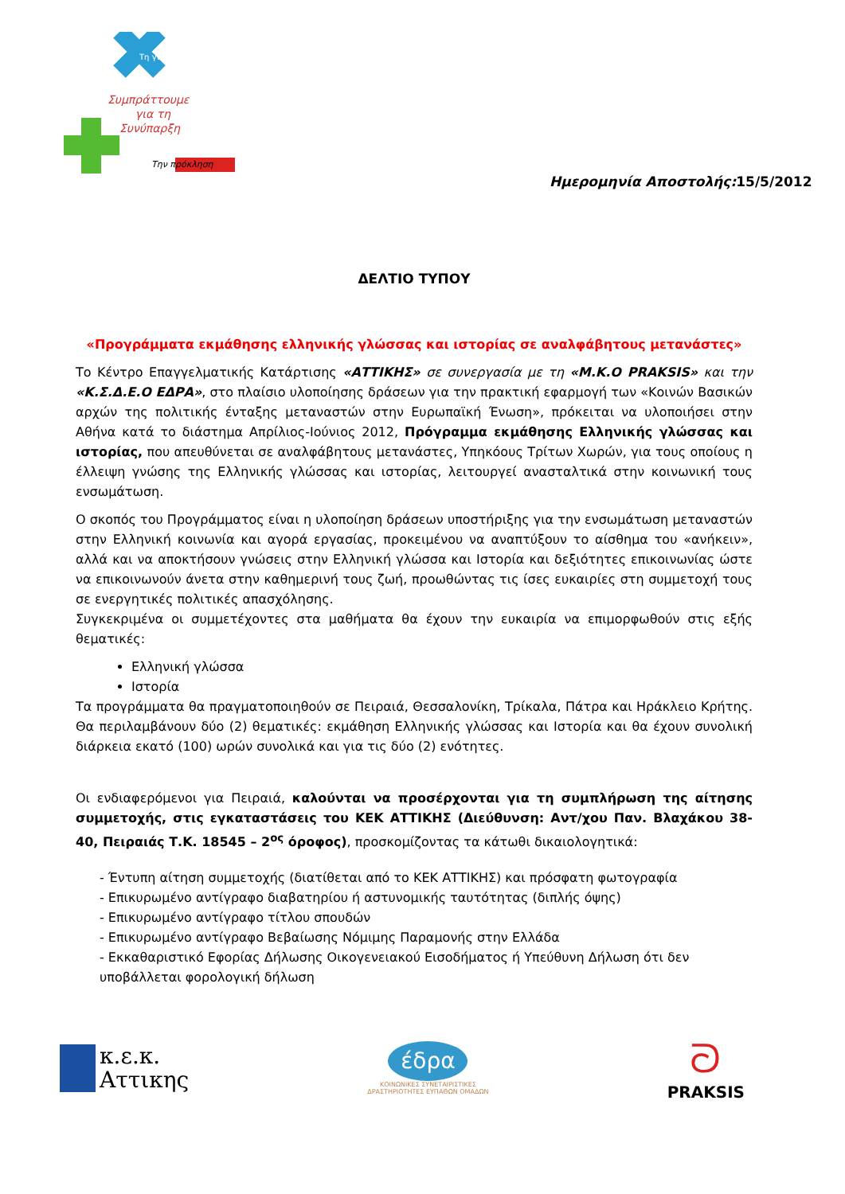Τη γνώση
Συμπράττουμε
για τη
Συνύπαρξη
Την πρόκληση
Ημερομηνία Αποστολής: 15/5/2012
ΔΕΛΤΙΟ ΤΥΠΟΥ
«Προγράμματα εκμάθησης ελληνικής γλώσσας και ιστορίας σε αναλφάβητους μετανάστες»
Το Κέντρο Επαγγελματικής Κατάρτισης «ΑΤΤΙΚΗΣ» σε συνεργασία με τη «Μ.Κ.Ο PRAKSIS» και την «Κ.Σ.Δ.Ε.Ο ΕΔΡΑ», στο πλαίσιο υλοποίησης δράσεων για την πρακτική εφαρμογή των «Κοινών Βασικών αρχών της πολιτικής ένταξης μεταναστών στην Ευρωπαϊκή Ένωση», πρόκειται να υλοποιήσει στην Αθήνα κατά το διάστημα Απρίλιος-Ιούνιος 2012, Πρόγραμμα εκμάθησης Ελληνικής γλώσσας και ιστορίας, που απευθύνεται σε αναλφάβητους μετανάστες, Υπηκόους Τρίτων Χωρών, για τους οποίους η έλλειψη γνώσης της Ελληνικής γλώσσας και ιστορίας, λειτουργεί ανασταλτικά στην κοινωνική τους ενσωμάτωση.
Ο σκοπός του Προγράμματος είναι η υλοποίηση δράσεων υποστήριξης για την ενσωμάτωση μεταναστών στην Ελληνική κοινωνία και αγορά εργασίας, προκειμένου να αναπτύξουν το αίσθημα του «ανήκειν», αλλά και να αποκτήσουν γνώσεις στην Ελληνική γλώσσα και Ιστορία και δεξιότητες επικοινωνίας ώστε να επικοινωνούν άνετα στην καθημερινή τους ζωή, προωθώντας τις ίσες ευκαιρίες στη συμμετοχή τους σε ενεργητικές πολιτικές απασχόλησης.
Συγκεκριμένα οι συμμετέχοντες στα μαθήματα θα έχουν την ευκαιρία να επιμορφωθούν στις εξής θεματικές:
Ελληνική γλώσσα
Ιστορία
Τα προγράμματα θα πραγματοποιηθούν σε Πειραιά, Θεσσαλονίκη, Τρίκαλα, Πάτρα και Ηράκλειο Κρήτης. Θα περιλαμβάνουν δύο (2) θεματικές: εκμάθηση Ελληνικής γλώσσας και Ιστορία και θα έχουν συνολική διάρκεια εκατό (100) ωρών συνολικά και για τις δύο (2) ενότητες.
Οι ενδιαφερόμενοι για Πειραιά, καλούνται να προσέρχονται για τη συμπλήρωση της αίτησης συμμετοχής, στις εγκαταστάσεις του ΚΕΚ ΑΤΤΙΚΗΣ (Διεύθυνση: Αντ/χου Παν. Βλαχάκου 38-40, Πειραιάς Τ.Κ. 18545 – 2<sup>ος</sup> όροφος), προσκομίζοντας τα κάτωθι δικαιολογητικά:
- Έντυπη αίτηση συμμετοχής (διατίθεται από το ΚΕΚ ΑΤΤΙΚΗΣ) και πρόσφατη φωτογραφία
- Επικυρωμένο αντίγραφο διαβατηρίου ή αστυνομικής ταυτότητας (διπλής όψης)
- Επικυρωμένο αντίγραφο τίτλου σπουδών
- Επικυρωμένο αντίγραφο Βεβαίωσης Νόμιμης Παραμονής στην Ελλάδα
- Εκκαθαριστικό Εφορίας Δήλωσης Οικογενειακού Εισοδήματος ή Υπεύθυνη Δήλωση ότι δεν υποβάλλεται φορολογική δήλωση
κ.ε.κ.
Αττικης
έδρα
ΚΟΙΝΩΝΙΚΕΣ ΣΥΝΕΤΑΙΡΙΣΤΙΚΕΣ
ΔΡΑΣΤΗΡΙΟΤΗΤΕΣ ΕΥΠΑΘΩΝ ΟΜΑΔΩΝ
ᘐ
PRAKSIS